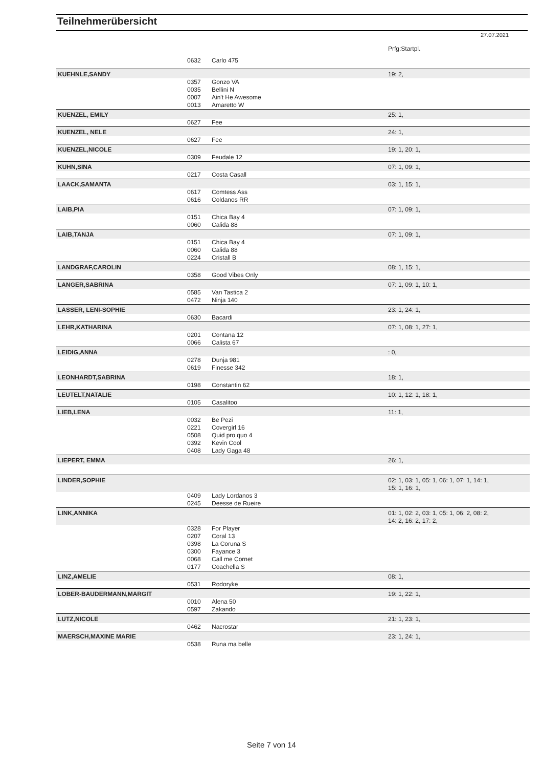Teilnehmerübersicht
27.07.2021
| | | | Prfg:Startpl. |
| | 0632 | Carlo 475 | |
| KUEHNLE,SANDY | | | 19: 2, |
| | 0357 | Gonzo VA | |
| | 0035 | Bellini N | |
| | 0007 | Ain't He Awesome | |
| | 0013 | Amaretto W | |
| KUENZEL, EMILY | | | 25: 1, |
| | 0627 | Fee | |
| KUENZEL, NELE | | | 24: 1, |
| | 0627 | Fee | |
| KUENZEL,NICOLE | | | 19: 1, 20: 1, |
| | 0309 | Feudale 12 | |
| KUHN,SINA | | | 07: 1, 09: 1, |
| | 0217 | Costa Casall | |
| LAACK,SAMANTA | | | 03: 1, 15: 1, |
| | 0617 | Comtess Ass | |
| | 0616 | Coldanos RR | |
| LAIB,PIA | | | 07: 1, 09: 1, |
| | 0151 | Chica Bay 4 | |
| | 0060 | Calida 88 | |
| LAIB,TANJA | | | 07: 1, 09: 1, |
| | 0151 | Chica Bay 4 | |
| | 0060 | Calida 88 | |
| | 0224 | Cristall B | |
| LANDGRAF,CAROLIN | | | 08: 1, 15: 1, |
| | 0358 | Good Vibes Only | |
| LANGER,SABRINA | | | 07: 1, 09: 1, 10: 1, |
| | 0585 | Van Tastica 2 | |
| | 0472 | Ninja 140 | |
| LASSER, LENI-SOPHIE | | | 23: 1, 24: 1, |
| | 0630 | Bacardi | |
| LEHR,KATHARINA | | | 07: 1, 08: 1, 27: 1, |
| | 0201 | Contana 12 | |
| | 0066 | Calista 67 | |
| LEIDIG,ANNA | | | : 0, |
| | 0278 | Dunja 981 | |
| | 0619 | Finesse 342 | |
| LEONHARDT,SABRINA | | | 18: 1, |
| | 0198 | Constantin 62 | |
| LEUTELT,NATALIE | | | 10: 1, 12: 1, 18: 1, |
| | 0105 | Casalitoo | |
| LIEB,LENA | | | 11: 1, |
| | 0032 | Be Pezi | |
| | 0221 | Covergirl 16 | |
| | 0508 | Quid pro quo 4 | |
| | 0392 | Kevin Cool | |
| | 0408 | Lady Gaga 48 | |
| LIEPERT, EMMA | | | 26: 1, |
| LINDER,SOPHIE | | | 02: 1, 03: 1, 05: 1, 06: 1, 07: 1, 14: 1, 15: 1, 16: 1, |
| | 0409 | Lady Lordanos 3 | |
| | 0245 | Deesse de Rueire | |
| LINK,ANNIKA | | | 01: 1, 02: 2, 03: 1, 05: 1, 06: 2, 08: 2, 14: 2, 16: 2, 17: 2, |
| | 0328 | For Player | |
| | 0207 | Coral 13 | |
| | 0398 | La Coruna S | |
| | 0300 | Fayance 3 | |
| | 0068 | Call me Cornet | |
| | 0177 | Coachella S | |
| LINZ,AMELIE | | | 08: 1, |
| | 0531 | Rodoryke | |
| LOBER-BAUDERMANN,MARGIT | | | 19: 1, 22: 1, |
| | 0010 | Alena 50 | |
| | 0597 | Zakando | |
| LUTZ,NICOLE | | | 21: 1, 23: 1, |
| | 0462 | Nacrostar | |
| MAERSCH,MAXINE MARIE | | | 23: 1, 24: 1, |
| | 0538 | Runa ma belle | |
Seite 7 von 14